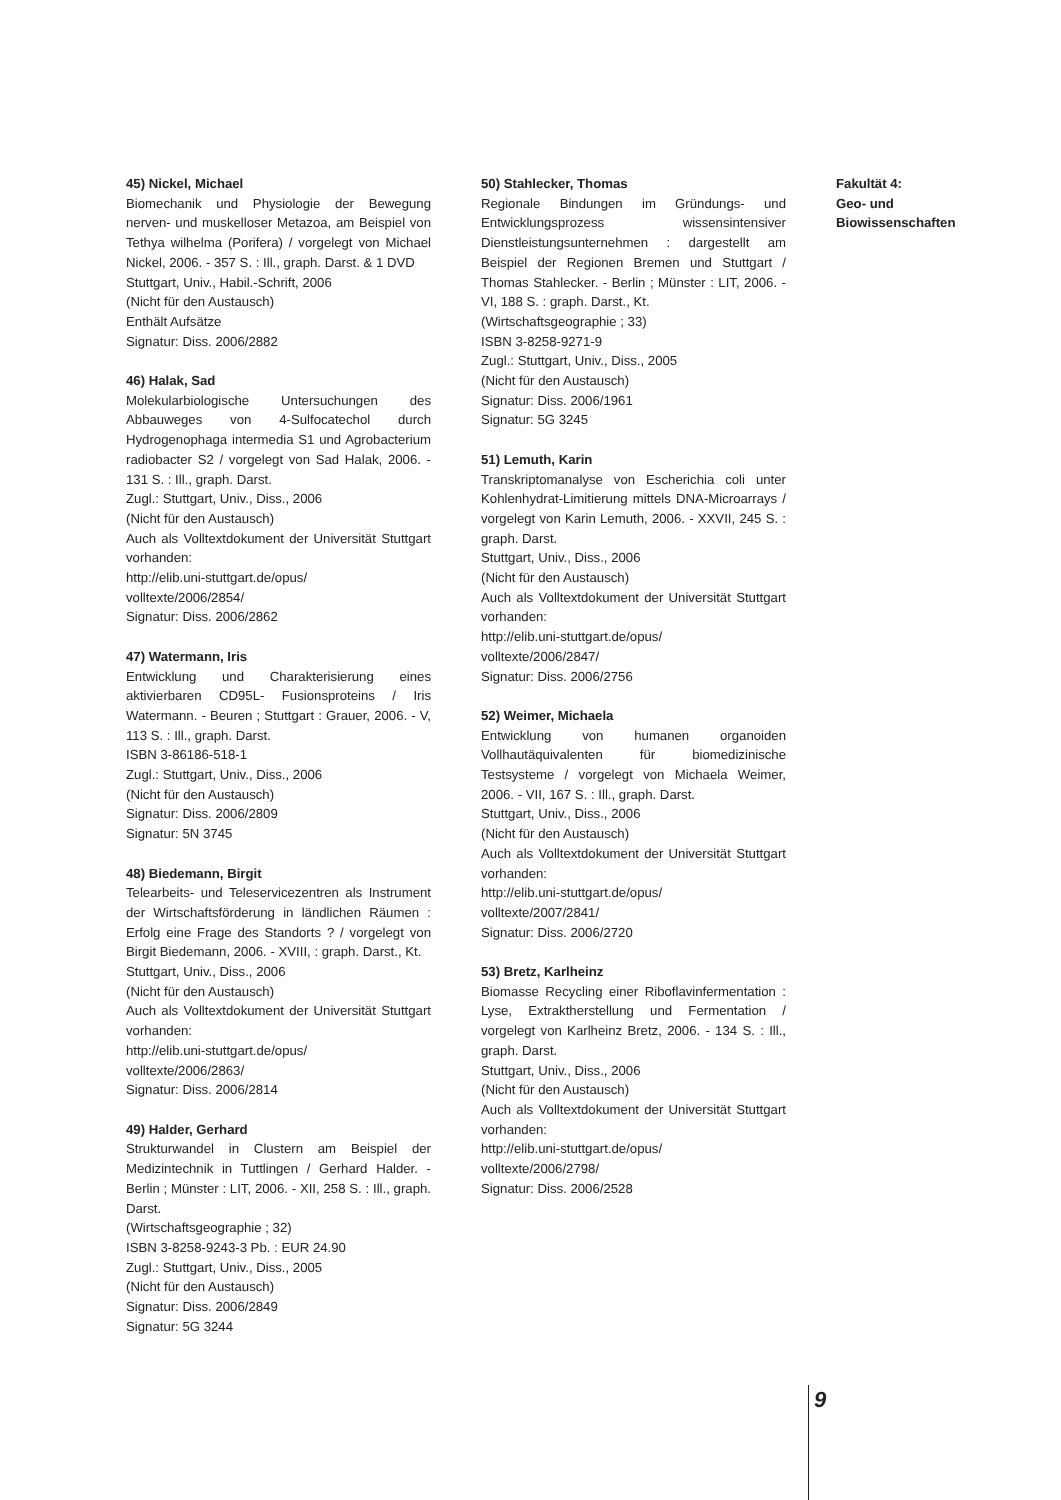45) Nickel, Michael
Biomechanik und Physiologie der Bewegung nerven- und muskelloser Metazoa, am Beispiel von Tethya wilhelma (Porifera) / vorgelegt von Michael Nickel, 2006. - 357 S. : Ill., graph. Darst. & 1 DVD
Stuttgart, Univ., Habil.-Schrift, 2006
(Nicht für den Austausch)
Enthält Aufsätze
Signatur: Diss. 2006/2882
46) Halak, Sad
Molekularbiologische Untersuchungen des Abbauweges von 4-Sulfocatechol durch Hydrogenophaga intermedia S1 und Agrobacterium radiobacter S2 / vorgelegt von Sad Halak, 2006. - 131 S. : Ill., graph. Darst.
Zugl.: Stuttgart, Univ., Diss., 2006
(Nicht für den Austausch)
Auch als Volltextdokument der Universität Stuttgart vorhanden:
http://elib.uni-stuttgart.de/opus/
volltexte/2006/2854/
Signatur: Diss. 2006/2862
47) Watermann, Iris
Entwicklung und Charakterisierung eines aktivierbaren CD95L- Fusionsproteins / Iris Watermann. - Beuren ; Stuttgart : Grauer, 2006. - V, 113 S. : Ill., graph. Darst.
ISBN 3-86186-518-1
Zugl.: Stuttgart, Univ., Diss., 2006
(Nicht für den Austausch)
Signatur: Diss. 2006/2809
Signatur: 5N 3745
48) Biedemann, Birgit
Telearbeits- und Teleservicezentren als Instrument der Wirtschaftsförderung in ländlichen Räumen : Erfolg eine Frage des Standorts ? / vorgelegt von Birgit Biedemann, 2006. - XVIII, : graph. Darst., Kt.
Stuttgart, Univ., Diss., 2006
(Nicht für den Austausch)
Auch als Volltextdokument der Universität Stuttgart vorhanden:
http://elib.uni-stuttgart.de/opus/
volltexte/2006/2863/
Signatur: Diss. 2006/2814
49) Halder, Gerhard
Strukturwandel in Clustern am Beispiel der Medizintechnik in Tuttlingen / Gerhard Halder. - Berlin ; Münster : LIT, 2006. - XII, 258 S. : Ill., graph. Darst.
(Wirtschaftsgeographie ; 32)
ISBN 3-8258-9243-3 Pb. : EUR 24.90
Zugl.: Stuttgart, Univ., Diss., 2005
(Nicht für den Austausch)
Signatur: Diss. 2006/2849
Signatur: 5G 3244
50) Stahlecker, Thomas
Regionale Bindungen im Gründungs- und Entwicklungsprozess wissensintensiver Dienstleistungsunternehmen : dargestellt am Beispiel der Regionen Bremen und Stuttgart / Thomas Stahlecker. - Berlin ; Münster : LIT, 2006. - VI, 188 S. : graph. Darst., Kt.
(Wirtschaftsgeographie ; 33)
ISBN 3-8258-9271-9
Zugl.: Stuttgart, Univ., Diss., 2005
(Nicht für den Austausch)
Signatur: Diss. 2006/1961
Signatur: 5G 3245
51) Lemuth, Karin
Transkriptomanalyse von Escherichia coli unter Kohlenhydrat-Limitierung mittels DNA-Microarrays / vorgelegt von Karin Lemuth, 2006. - XXVII, 245 S. : graph. Darst.
Stuttgart, Univ., Diss., 2006
(Nicht für den Austausch)
Auch als Volltextdokument der Universität Stuttgart vorhanden:
http://elib.uni-stuttgart.de/opus/
volltexte/2006/2847/
Signatur: Diss. 2006/2756
52) Weimer, Michaela
Entwicklung von humanen organoiden Vollhautäquivalenten für biomedizinische Testsysteme / vorgelegt von Michaela Weimer, 2006. - VII, 167 S. : Ill., graph. Darst.
Stuttgart, Univ., Diss., 2006
(Nicht für den Austausch)
Auch als Volltextdokument der Universität Stuttgart vorhanden:
http://elib.uni-stuttgart.de/opus/
volltexte/2007/2841/
Signatur: Diss. 2006/2720
53) Bretz, Karlheinz
Biomasse Recycling einer Riboflavinfermentation : Lyse, Extraktherstellung und Fermentation / vorgelegt von Karlheinz Bretz, 2006. - 134 S. : Ill., graph. Darst.
Stuttgart, Univ., Diss., 2006
(Nicht für den Austausch)
Auch als Volltextdokument der Universität Stuttgart vorhanden:
http://elib.uni-stuttgart.de/opus/
volltexte/2006/2798/
Signatur: Diss. 2006/2528
Fakultät 4:
Geo- und
Biowissenschaften
9